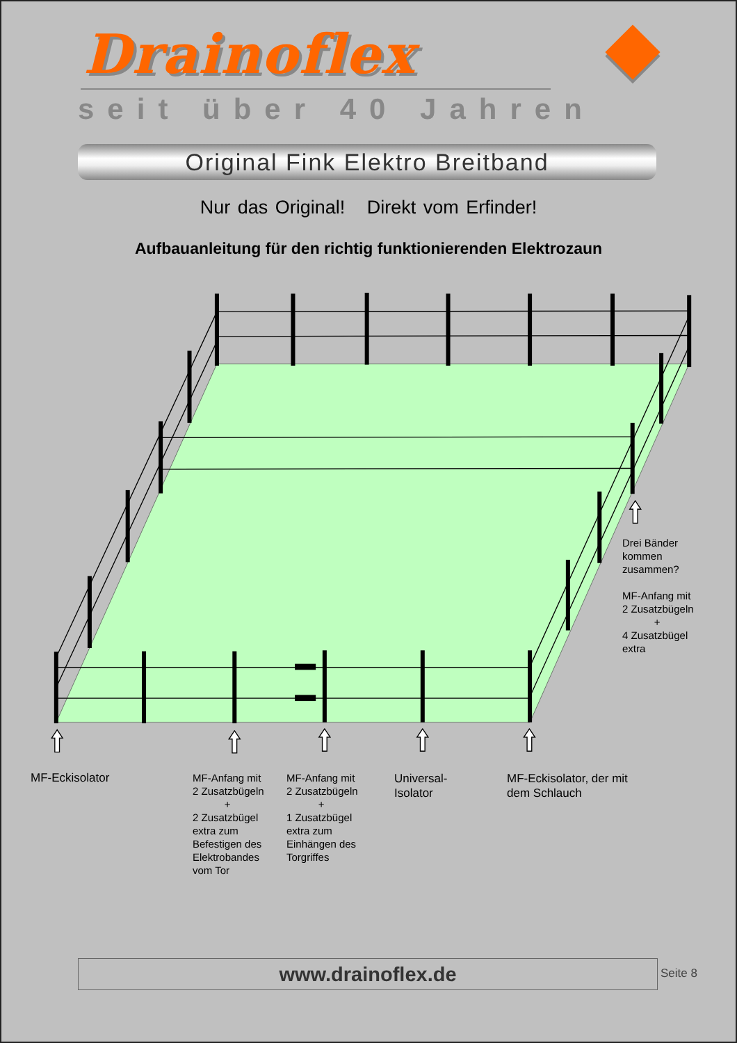Drainoflex
seit über 40 Jahren
Original Fink Elektro Breitband
Nur das Original! Direkt vom Erfinder!
Aufbauanleitung für den richtig funktionierenden Elektrozaun
Drei Bänder
kommen
zusammen?
MF-Anfang mit
2 Zusatzbügeln
+
4 Zusatzbügel
extra
MF-Eckisolator MF-Anfang mit
2 Zusatzbügeln
+
2 Zusatzbügel
extra zum
Befestigen des
Elektrobandes
vom Tor
MF-Anfang mit
2 Zusatzbügeln
+
1 Zusatzbügel
extra zum
Einhängen des
Torgriffes
Universal-
Isolator
MF-Eckisolator, der mit
dem Schlauch
www.drainoflex.de Seite 8